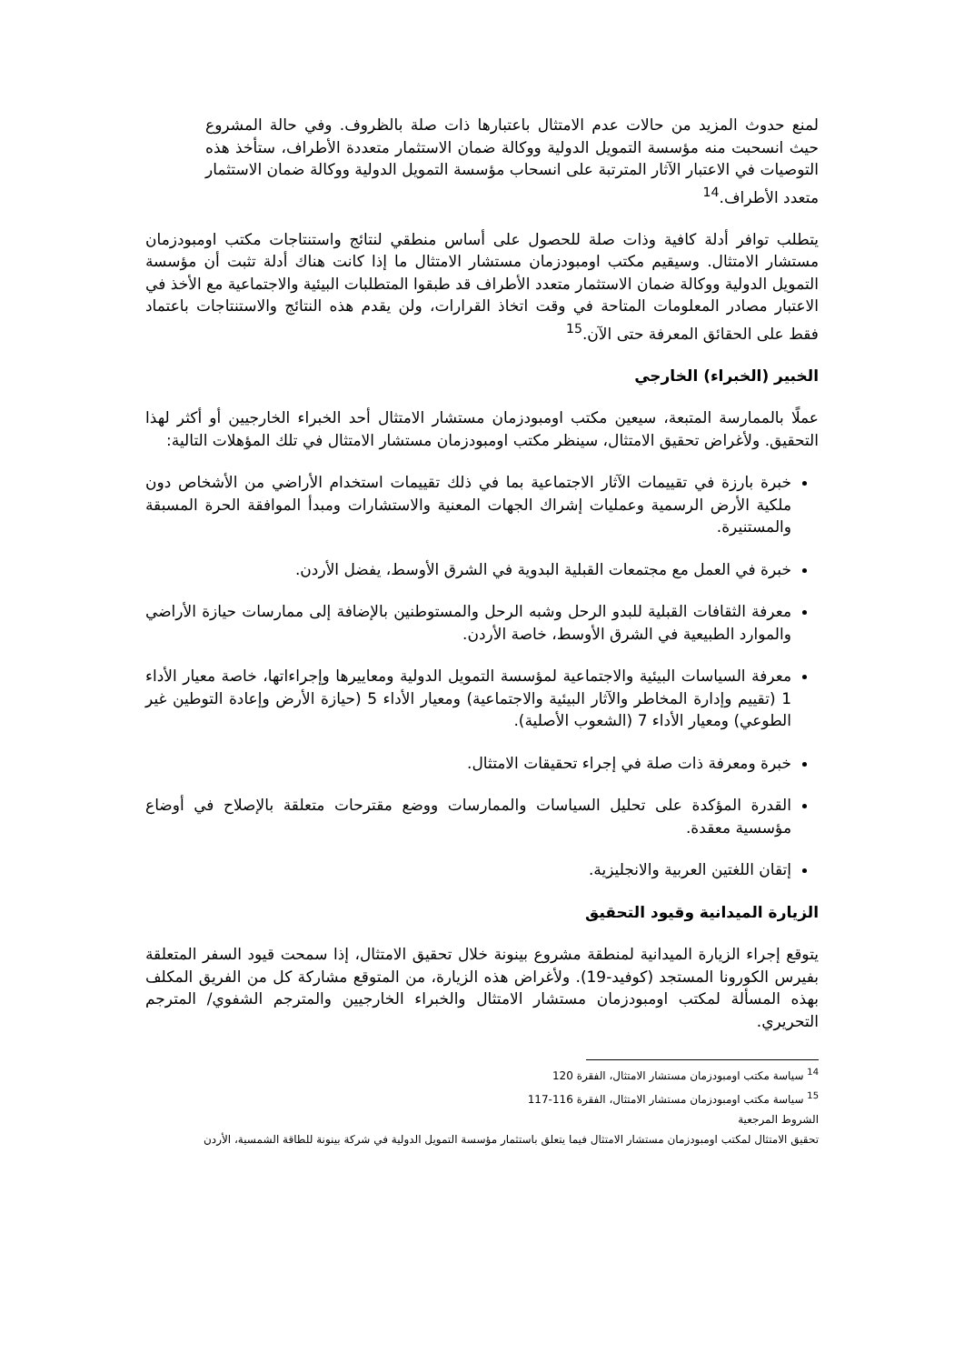لمنع حدوث المزيد من حالات عدم الامتثال باعتبارها ذات صلة بالظروف. وفي حالة المشروع حيث انسحبت منه مؤسسة التمويل الدولية ووكالة ضمان الاستثمار متعددة الأطراف، ستأخذ هذه التوصيات في الاعتبار الآثار المترتبة على انسحاب مؤسسة التمويل الدولية ووكالة ضمان الاستثمار متعدد الأطراف.<sup>14</sup>
يتطلب توافر أدلة كافية وذات صلة للحصول على أساس منطقي لنتائج واستنتاجات مكتب اومبودزمان مستشار الامتثال. وسيقيم مكتب اومبودزمان مستشار الامتثال ما إذا كانت هناك أدلة تثبت أن مؤسسة التمويل الدولية ووكالة ضمان الاستثمار متعدد الأطراف قد طبقوا المتطلبات البيئية والاجتماعية مع الأخذ في الاعتبار مصادر المعلومات المتاحة في وقت اتخاذ القرارات، ولن يقدم هذه النتائج والاستنتاجات باعتماد فقط على الحقائق المعرفة حتى الآن.<sup>15</sup>
الخبير (الخبراء) الخارجي
عملًا بالممارسة المتبعة، سيعين مكتب اومبودزمان مستشار الامتثال أحد الخبراء الخارجيين أو أكثر لهذا التحقيق. ولأغراض تحقيق الامتثال، سينظر مكتب اومبودزمان مستشار الامتثال في تلك المؤهلات التالية:
خبرة بارزة في تقييمات الآثار الاجتماعية بما في ذلك تقييمات استخدام الأراضي من الأشخاص دون ملكية الأرض الرسمية وعمليات إشراك الجهات المعنية والاستشارات ومبدأ الموافقة الحرة المسبقة والمستنيرة.
خبرة في العمل مع مجتمعات القبلية البدوية في الشرق الأوسط، يفضل الأردن.
معرفة الثقافات القبلية للبدو الرحل وشبه الرحل والمستوطنين بالإضافة إلى ممارسات حيازة الأراضي والموارد الطبيعية في الشرق الأوسط، خاصة الأردن.
معرفة السياسات البيئية والاجتماعية لمؤسسة التمويل الدولية ومعاييرها وإجراءاتها، خاصة معيار الأداء 1 (تقييم وإدارة المخاطر والآثار البيئية والاجتماعية) ومعيار الأداء 5 (حيازة الأرض وإعادة التوطين غير الطوعي) ومعيار الأداء 7 (الشعوب الأصلية).
خبرة ومعرفة ذات صلة في إجراء تحقيقات الامتثال.
القدرة المؤكدة على تحليل السياسات والممارسات ووضع مقترحات متعلقة بالإصلاح في أوضاع مؤسسية معقدة.
إتقان اللغتين العربية والانجليزية.
الزيارة الميدانية وقيود التحقيق
يتوقع إجراء الزيارة الميدانية لمنطقة مشروع بينونة خلال تحقيق الامتثال، إذا سمحت قيود السفر المتعلقة بفيرس الكورونا المستجد (كوفيد-19). ولأغراض هذه الزيارة، من المتوقع مشاركة كل من الفريق المكلف بهذه المسألة لمكتب اومبودزمان مستشار الامتثال والخبراء الخارجيين والمترجم الشفوي/ المترجم التحريري.
<sup>14</sup> سياسة مكتب اومبودزمان مستشار الامتثال، الفقرة 120
<sup>15</sup> سياسة مكتب اومبودزمان مستشار الامتثال، الفقرة 116-117
الشروط المرجعية
تحقيق الامتثال لمكتب اومبودزمان مستشار الامتثال فيما يتعلق باستثمار مؤسسة التمويل الدولية في شركة بينونة للطاقة الشمسية، الأردن